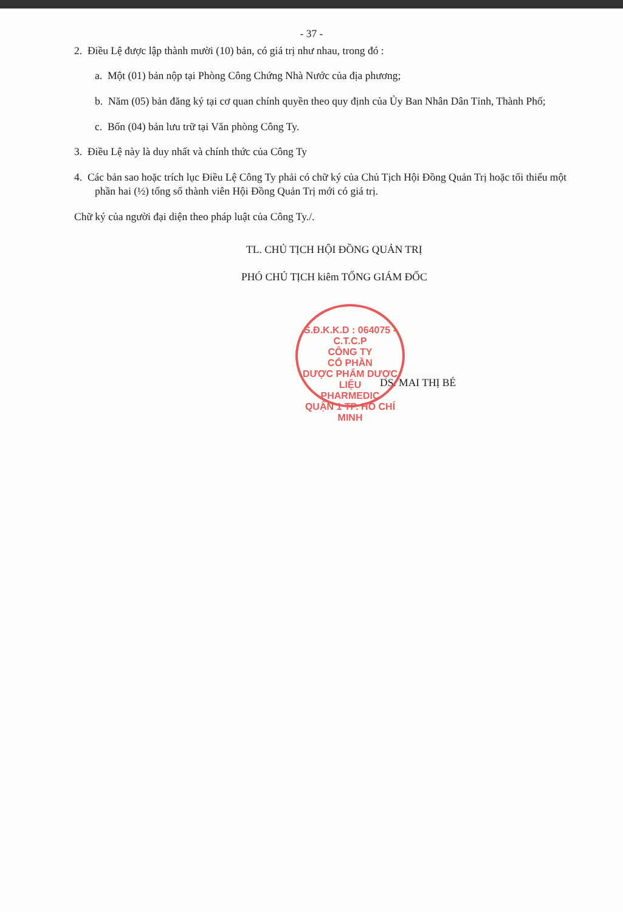- 37 -
2. Điều Lệ được lập thành mười (10) bản, có giá trị như nhau, trong đó :
a. Một (01) bản nộp tại Phòng Công Chứng Nhà Nước của địa phương;
b. Năm (05) bản đăng ký tại cơ quan chính quyền theo quy định của Ủy Ban Nhân Dân Tỉnh, Thành Phố;
c. Bốn (04) bản lưu trữ tại Văn phòng Công Ty.
3. Điều Lệ này là duy nhất và chính thức của Công Ty
4. Các bản sao hoặc trích lục Điều Lệ Công Ty phải có chữ ký của Chủ Tịch Hội Đồng Quản Trị hoặc tối thiểu một phần hai (½) tổng số thành viên Hội Đồng Quản Trị mới có giá trị.
Chữ ký của người đại diện theo pháp luật của Công Ty./.
TL. CHỦ TỊCH HỘI ĐỒNG QUẢN TRỊ
PHÓ CHỦ TỊCH kiêm TỔNG GIÁM ĐỐC
S.Đ.K.K.D : 064075 - C.T.C.P
CÔNG TY
CỔ PHẦN
DƯỢC PHẨM DƯỢC LIỆU
PHARMEDIC
QUẬN 1 TP. HỒ CHÍ MINH
DS. MAI THỊ BÉ